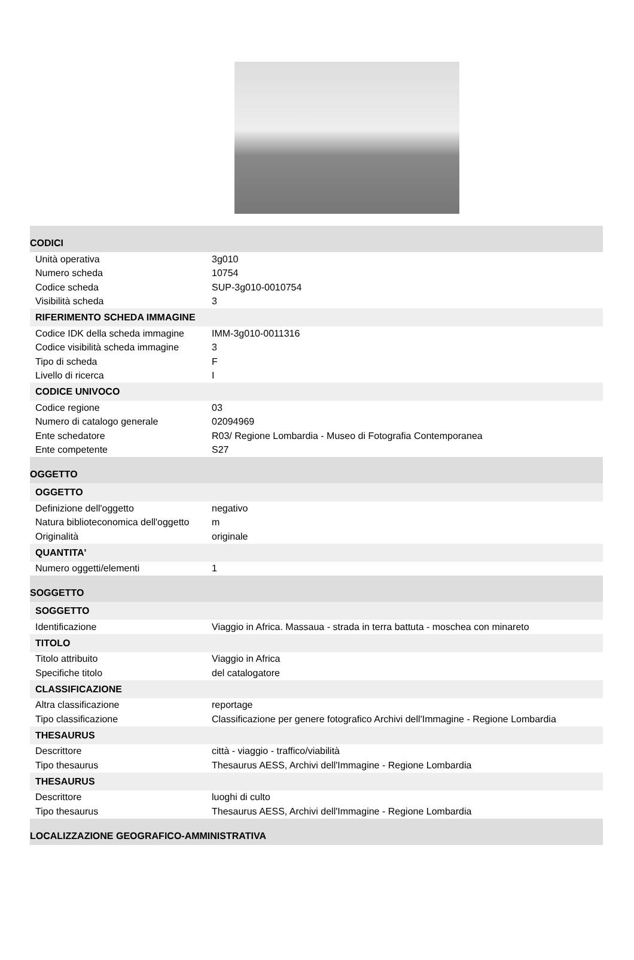| CODICI | |
| Unità operativa | 3g010 |
| Numero scheda | 10754 |
| Codice scheda | SUP-3g010-0010754 |
| Visibilità scheda | 3 |
| RIFERIMENTO SCHEDA IMMAGINE | |
| Codice IDK della scheda immagine | IMM-3g010-0011316 |
| Codice visibilità scheda immagine | 3 |
| Tipo di scheda | F |
| Livello di ricerca | I |
| CODICE UNIVOCO | |
| Codice regione | 03 |
| Numero di catalogo generale | 02094969 |
| Ente schedatore | R03/ Regione Lombardia - Museo di Fotografia Contemporanea |
| Ente competente | S27 |
| OGGETTO | |
| OGGETTO | |
| Definizione dell'oggetto | negativo |
| Natura biblioteconomica dell'oggetto | m |
| Originalità | originale |
| QUANTITA' | |
| Numero oggetti/elementi | 1 |
| SOGGETTO | |
| SOGGETTO | |
| Identificazione | Viaggio in Africa. Massaua - strada in terra battuta - moschea con minareto |
| TITOLO | |
| Titolo attribuito | Viaggio in Africa |
| Specifiche titolo | del catalogatore |
| CLASSIFICAZIONE | |
| Altra classificazione | reportage |
| Tipo classificazione | Classificazione per genere fotografico Archivi dell'Immagine - Regione Lombardia |
| THESAURUS | |
| Descrittore | città - viaggio - traffico/viabilità |
| Tipo thesaurus | Thesaurus AESS, Archivi dell'Immagine - Regione Lombardia |
| THESAURUS | |
| Descrittore | luoghi di culto |
| Tipo thesaurus | Thesaurus AESS, Archivi dell'Immagine - Regione Lombardia |
| LOCALIZZAZIONE GEOGRAFICO-AMMINISTRATIVA | |